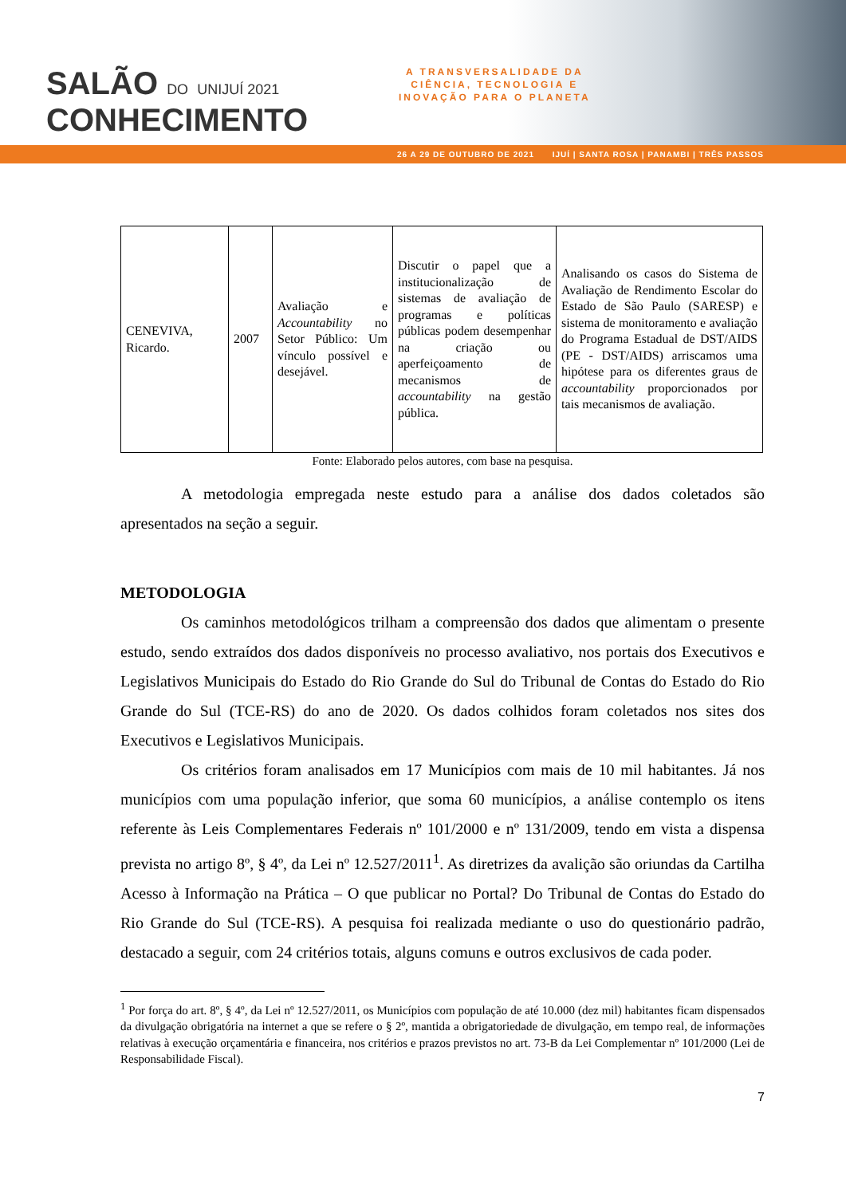SALÃO DO UNIJUÍ 2021
CONHECIMENTO
A TRANSVERSALIDADE DA
CIÊNCIA, TECNOLOGIA E
INOVAÇÃO PARA O PLANETA
26 A 29 DE OUTUBRO DE 2021 IJUÍ | SANTA ROSA | PANAMBI | TRÊS PASSOS
| CENEVIVA, Ricardo. | 2007 | Avaliação e Accountability no Setor Público: Um vínculo possível e desejável. | Discutir o papel que a institucionalização de sistemas de avaliação de programas e políticas públicas podem desempenhar na criação ou aperfeiçoamento de mecanismos de accountability na gestão pública. | Analisando os casos do Sistema de Avaliação de Rendimento Escolar do Estado de São Paulo (SARESP) e sistema de monitoramento e avaliação do Programa Estadual de DST/AIDS (PE - DST/AIDS) arriscamos uma hipótese para os diferentes graus de accountability proporcionados por tais mecanismos de avaliação. |
Fonte: Elaborado pelos autores, com base na pesquisa.
A metodologia empregada neste estudo para a análise dos dados coletados são apresentados na seção a seguir.
METODOLOGIA
Os caminhos metodológicos trilham a compreensão dos dados que alimentam o presente estudo, sendo extraídos dos dados disponíveis no processo avaliativo, nos portais dos Executivos e Legislativos Municipais do Estado do Rio Grande do Sul do Tribunal de Contas do Estado do Rio Grande do Sul (TCE-RS) do ano de 2020. Os dados colhidos foram coletados nos sites dos Executivos e Legislativos Municipais.
Os critérios foram analisados em 17 Municípios com mais de 10 mil habitantes. Já nos municípios com uma população inferior, que soma 60 municípios, a análise contemplo os itens referente às Leis Complementares Federais nº 101/2000 e nº 131/2009, tendo em vista a dispensa prevista no artigo 8º, § 4º, da Lei nº 12.527/2011<sup>1</sup>. As diretrizes da avalição são oriundas da Cartilha Acesso à Informação na Prática – O que publicar no Portal? Do Tribunal de Contas do Estado do Rio Grande do Sul (TCE-RS). A pesquisa foi realizada mediante o uso do questionário padrão, destacado a seguir, com 24 critérios totais, alguns comuns e outros exclusivos de cada poder.
<sup>1</sup> Por força do art. 8º, § 4º, da Lei nº 12.527/2011, os Municípios com população de até 10.000 (dez mil) habitantes ficam dispensados da divulgação obrigatória na internet a que se refere o § 2º, mantida a obrigatoriedade de divulgação, em tempo real, de informações relativas à execução orçamentária e financeira, nos critérios e prazos previstos no art. 73-B da Lei Complementar nº 101/2000 (Lei de Responsabilidade Fiscal).
7